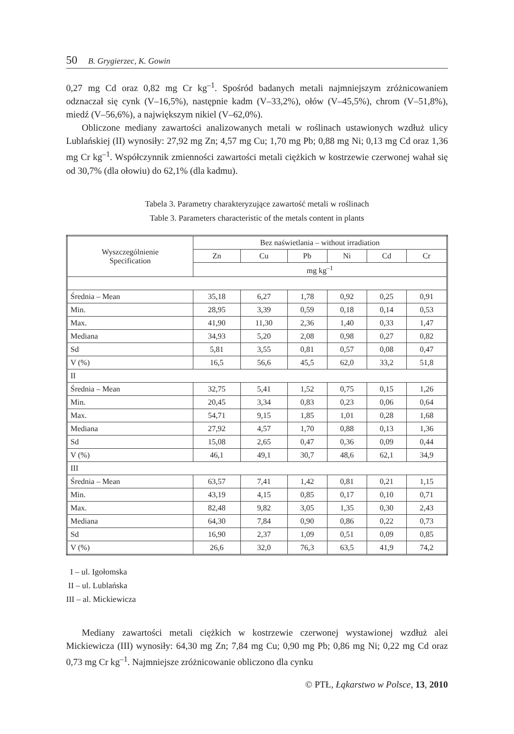50 B. Grygierzec, K. Gowin
0,27 mg Cd oraz 0,82 mg Cr kg<sup>–1</sup>. Spośród badanych metali najmniejszym zróżnicowaniem odznaczał się cynk (V–16,5%), następnie kadm (V–33,2%), ołów (V–45,5%), chrom (V–51,8%), miedź (V–56,6%), a największym nikiel (V–62,0%).
Obliczone mediany zawartości analizowanych metali w roślinach ustawionych wzdłuż ulicy Lublańskiej (II) wynosiły: 27,92 mg Zn; 4,57 mg Cu; 1,70 mg Pb; 0,88 mg Ni; 0,13 mg Cd oraz 1,36 mg Cr kg<sup>–1</sup>. Współczynnik zmienności zawartości metali ciężkich w kostrzewie czerwonej wahał się od 30,7% (dla ołowiu) do 62,1% (dla kadmu).
Tabela 3. Parametry charakteryzujące zawartość metali w roślinach
Table 3. Parameters characteristic of the metals content in plants
| Wyszczególnienie Specification | Bez naświetlania – without irradiation | | | | | |
| --- | --- | --- | --- | --- | --- | --- |
| | Zn | Cu | Pb | Ni | Cd | Cr |
| | mg kg<sup>–1</sup> | | | | | |
| Średnia – Mean | 35,18 | 6,27 | 1,78 | 0,92 | 0,25 | 0,91 |
| Min. | 28,95 | 3,39 | 0,59 | 0,18 | 0,14 | 0,53 |
| Max. | 41,90 | 11,30 | 2,36 | 1,40 | 0,33 | 1,47 |
| Mediana | 34,93 | 5,20 | 2,08 | 0,98 | 0,27 | 0,82 |
| Sd | 5,81 | 3,55 | 0,81 | 0,57 | 0,08 | 0,47 |
| V (%) | 16,5 | 56,6 | 45,5 | 62,0 | 33,2 | 51,8 |
| II | | | | | | |
| Średnia – Mean | 32,75 | 5,41 | 1,52 | 0,75 | 0,15 | 1,26 |
| Min. | 20,45 | 3,34 | 0,83 | 0,23 | 0,06 | 0,64 |
| Max. | 54,71 | 9,15 | 1,85 | 1,01 | 0,28 | 1,68 |
| Mediana | 27,92 | 4,57 | 1,70 | 0,88 | 0,13 | 1,36 |
| Sd | 15,08 | 2,65 | 0,47 | 0,36 | 0,09 | 0,44 |
| V (%) | 46,1 | 49,1 | 30,7 | 48,6 | 62,1 | 34,9 |
| III | | | | | | |
| Średnia – Mean | 63,57 | 7,41 | 1,42 | 0,81 | 0,21 | 1,15 |
| Min. | 43,19 | 4,15 | 0,85 | 0,17 | 0,10 | 0,71 |
| Max. | 82,48 | 9,82 | 3,05 | 1,35 | 0,30 | 2,43 |
| Mediana | 64,30 | 7,84 | 0,90 | 0,86 | 0,22 | 0,73 |
| Sd | 16,90 | 2,37 | 1,09 | 0,51 | 0,09 | 0,85 |
| V (%) | 26,6 | 32,0 | 76,3 | 63,5 | 41,9 | 74,2 |
I – ul. Igołomska
II – ul. Lublańska
III – al. Mickiewicza
Mediany zawartości metali ciężkich w kostrzewie czerwonej wystawionej wzdłuż alei Mickiewicza (III) wynosiły: 64,30 mg Zn; 7,84 mg Cu; 0,90 mg Pb; 0,86 mg Ni; 0,22 mg Cd oraz 0,73 mg Cr kg<sup>–1</sup>. Najmniejsze zróżnicowanie obliczono dla cynku
© PTŁ, Łąkarstwo w Polsce, 13, 2010